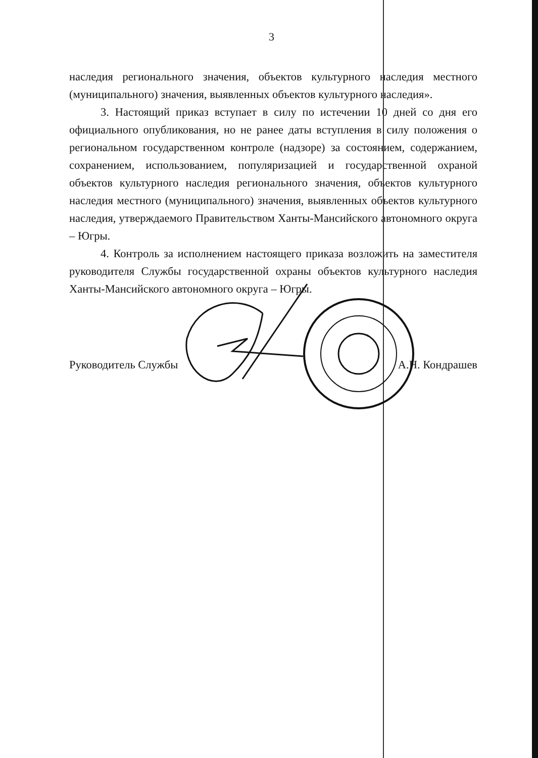3
наследия регионального значения, объектов культурного наследия местного (муниципального) значения, выявленных объектов культурного наследия».
3. Настоящий приказ вступает в силу по истечении 10 дней со дня его официального опубликования, но не ранее даты вступления в силу положения о региональном государственном контроле (надзоре) за состоянием, содержанием, сохранением, использованием, популяризацией и государственной охраной объектов культурного наследия регионального значения, объектов культурного наследия местного (муниципального) значения, выявленных объектов культурного наследия, утверждаемого Правительством Ханты-Мансийского автономного округа – Югры.
4. Контроль за исполнением настоящего приказа возложить на заместителя руководителя Службы государственной охраны объектов культурного наследия Ханты-Мансийского автономного округа – Югры.
Руководитель Службы А.Н. Кондрашев